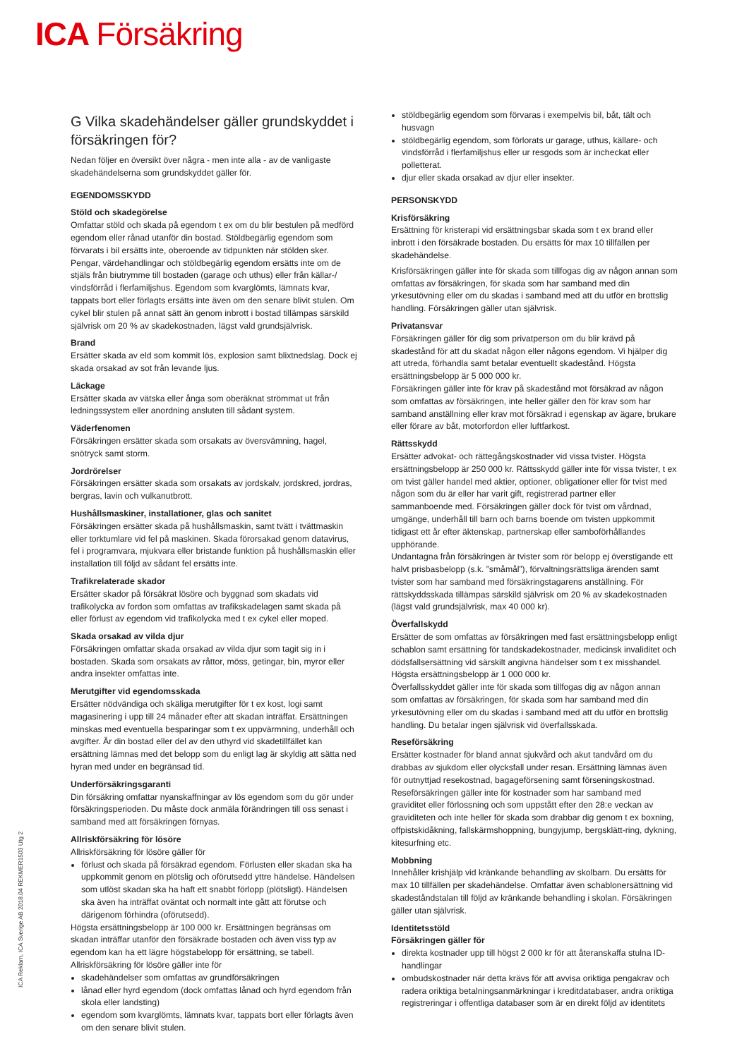ICA Försäkring
ICA Reklam, ICA Sverige AB 2018.04 REKMER1503 Utg 2
G Vilka skadehändelser gäller grundskyddet i försäkringen för?
Nedan följer en översikt över några - men inte alla - av de vanligaste skadehändelserna som grundskyddet gäller för.
EGENDOMSSKYDD
Stöld och skadegörelse
Omfattar stöld och skada på egendom t ex om du blir bestulen på medförd egendom eller rånad utanför din bostad. Stöldbegärlig egendom som förvarats i bil ersätts inte, oberoende av tidpunkten när stölden sker. Pengar, värdehandlingar och stöldbegärlig egendom ersätts inte om de stjäls från biutrymme till bostaden (garage och uthus) eller från källar-/ vindsförråd i flerfamiljshus. Egendom som kvarglömts, lämnats kvar, tappats bort eller förlagts ersätts inte även om den senare blivit stulen. Om cykel blir stulen på annat sätt än genom inbrott i bostad tillämpas särskild självrisk om 20 % av skadekostnaden, lägst vald grundsjälvrisk.
Brand
Ersätter skada av eld som kommit lös, explosion samt blixtnedslag. Dock ej skada orsakad av sot från levande ljus.
Läckage
Ersätter skada av vätska eller ånga som oberäknat strömmat ut från ledningssystem eller anordning ansluten till sådant system.
Väderfenomen
Försäkringen ersätter skada som orsakats av översvämning, hagel, snötryck samt storm.
Jordrörelser
Försäkringen ersätter skada som orsakats av jordskalv, jordskred, jordras, bergras, lavin och vulkanutbrott.
Hushållsmaskiner, installationer, glas och sanitet
Försäkringen ersätter skada på hushållsmaskin, samt tvätt i tvättmaskin eller torktumlare vid fel på maskinen. Skada förorsakad genom datavirus, fel i programvara, mjukvara eller bristande funktion på hushållsmaskin eller installation till följd av sådant fel ersätts inte.
Trafikrelaterade skador
Ersätter skador på försäkrat lösöre och byggnad som skadats vid trafikolycka av fordon som omfattas av trafikskadelagen samt skada på eller förlust av egendom vid trafikolycka med t ex cykel eller moped.
Skada orsakad av vilda djur
Försäkringen omfattar skada orsakad av vilda djur som tagit sig in i bostaden. Skada som orsakats av råttor, möss, getingar, bin, myror eller andra insekter omfattas inte.
Merutgifter vid egendomsskada
Ersätter nödvändiga och skäliga merutgifter för t ex kost, logi samt magasinering i upp till 24 månader efter att skadan inträffat. Ersättningen minskas med eventuella besparingar som t ex uppvärmning, underhåll och avgifter. Är din bostad eller del av den uthyrd vid skadetillfället kan ersättning lämnas med det belopp som du enligt lag är skyldig att sätta ned hyran med under en begränsad tid.
Underförsäkringsgaranti
Din försäkring omfattar nyanskaffningar av lös egendom som du gör under försäkringsperioden. Du måste dock anmäla förändringen till oss senast i samband med att försäkringen förnyas.
Allriskförsäkring för lösöre
Allriskförsäkring för lösöre gäller för
förlust och skada på försäkrad egendom. Förlusten eller skadan ska ha uppkommit genom en plötslig och oförutsedd yttre händelse. Händelsen som utlöst skadan ska ha haft ett snabbt förlopp (plötsligt). Händelsen ska även ha inträffat oväntat och normalt inte gått att förutse och därigenom förhindra (oförutsedd).
Högsta ersättningsbelopp är 100 000 kr. Ersättningen begränsas om skadan inträffar utanför den försäkrade bostaden och även viss typ av egendom kan ha ett lägre högstabelopp för ersättning, se tabell.
Allriskförsäkring för lösöre gäller inte för
skadehändelser som omfattas av grundförsäkringen
lånad eller hyrd egendom (dock omfattas lånad och hyrd egendom från skola eller landsting)
egendom som kvarglömts, lämnats kvar, tappats bort eller förlagts även om den senare blivit stulen.
stöldbegärlig egendom som förvaras i exempelvis bil, båt, tält och husvagn
stöldbegärlig egendom, som förlorats ur garage, uthus, källare- och vindsförråd i flerfamiljshus eller ur resgods som är incheckat eller polletterat.
djur eller skada orsakad av djur eller insekter.
PERSONSKYDD
Krisförsäkring
Ersättning för kristerapi vid ersättningsbar skada som t ex brand eller inbrott i den försäkrade bostaden. Du ersätts för max 10 tillfällen per skadehändelse.
Krisförsäkringen gäller inte för skada som tillfogas dig av någon annan som omfattas av försäkringen, för skada som har samband med din yrkesutövning eller om du skadas i samband med att du utför en brottslig handling. Försäkringen gäller utan självrisk.
Privatansvar
Försäkringen gäller för dig som privatperson om du blir krävd på skadestånd för att du skadat någon eller någons egendom. Vi hjälper dig att utreda, förhandla samt betalar eventuellt skadestånd. Högsta ersättningsbelopp är 5 000 000 kr.
Försäkringen gäller inte för krav på skadestånd mot försäkrad av någon som omfattas av försäkringen, inte heller gäller den för krav som har samband anställning eller krav mot försäkrad i egenskap av ägare, brukare eller förare av båt, motorfordon eller luftfarkost.
Rättsskydd
Ersätter advokat- och rättegångskostnader vid vissa tvister. Högsta ersättningsbelopp är 250 000 kr. Rättsskydd gäller inte för vissa tvister, t ex om tvist gäller handel med aktier, optioner, obligationer eller för tvist med någon som du är eller har varit gift, registrerad partner eller sammanboende med. Försäkringen gäller dock för tvist om vårdnad, umgänge, underhåll till barn och barns boende om tvisten uppkommit tidigast ett år efter äktenskap, partnerskap eller samboförhållandes upphörande.
Undantagna från försäkringen är tvister som rör belopp ej överstigande ett halvt prisbasbelopp (s.k. ”småmål”), förvaltningsrättsliga ärenden samt tvister som har samband med försäkringstagarens anställning. För rättskyddsskada tillämpas särskild självrisk om 20 % av skadekostnaden (lägst vald grundsjälvrisk, max 40 000 kr).
Överfallskydd
Ersätter de som omfattas av försäkringen med fast ersättningsbelopp enligt schablon samt ersättning för tandskadekostnader, medicinsk invaliditet och dödsfallsersättning vid särskilt angivna händelser som t ex misshandel. Högsta ersättningsbelopp är 1 000 000 kr.
Överfallsskyddet gäller inte för skada som tillfogas dig av någon annan som omfattas av försäkringen, för skada som har samband med din yrkesutövning eller om du skadas i samband med att du utför en brottslig handling. Du betalar ingen självrisk vid överfallsskada.
Reseförsäkring
Ersätter kostnader för bland annat sjukvård och akut tandvård om du drabbas av sjukdom eller olycksfall under resan. Ersättning lämnas även för outnyttjad resekostnad, bagageförsening samt förseningskostnad. Reseförsäkringen gäller inte för kostnader som har samband med graviditet eller förlossning och som uppstått efter den 28:e veckan av graviditeten och inte heller för skada som drabbar dig genom t ex boxning, offpistskidåkning, fallskärmshoppning, bungyjump, bergsklätt-ring, dykning, kitesurfning etc.
Mobbning
Innehåller krishjälp vid kränkande behandling av skolbarn. Du ersätts för max 10 tillfällen per skadehändelse. Omfattar även schablonersättning vid skadeståndstalan till följd av kränkande behandling i skolan. Försäkringen gäller utan självrisk.
Identitetsstöld
Försäkringen gäller för
direkta kostnader upp till högst 2 000 kr för att återanskaffa stulna ID-handlingar
ombudskostnader när detta krävs för att avvisa oriktiga pengakrav och radera oriktiga betalningsanmärkningar i kreditdatabaser, andra oriktiga registreringar i offentliga databaser som är en direkt följd av identitets